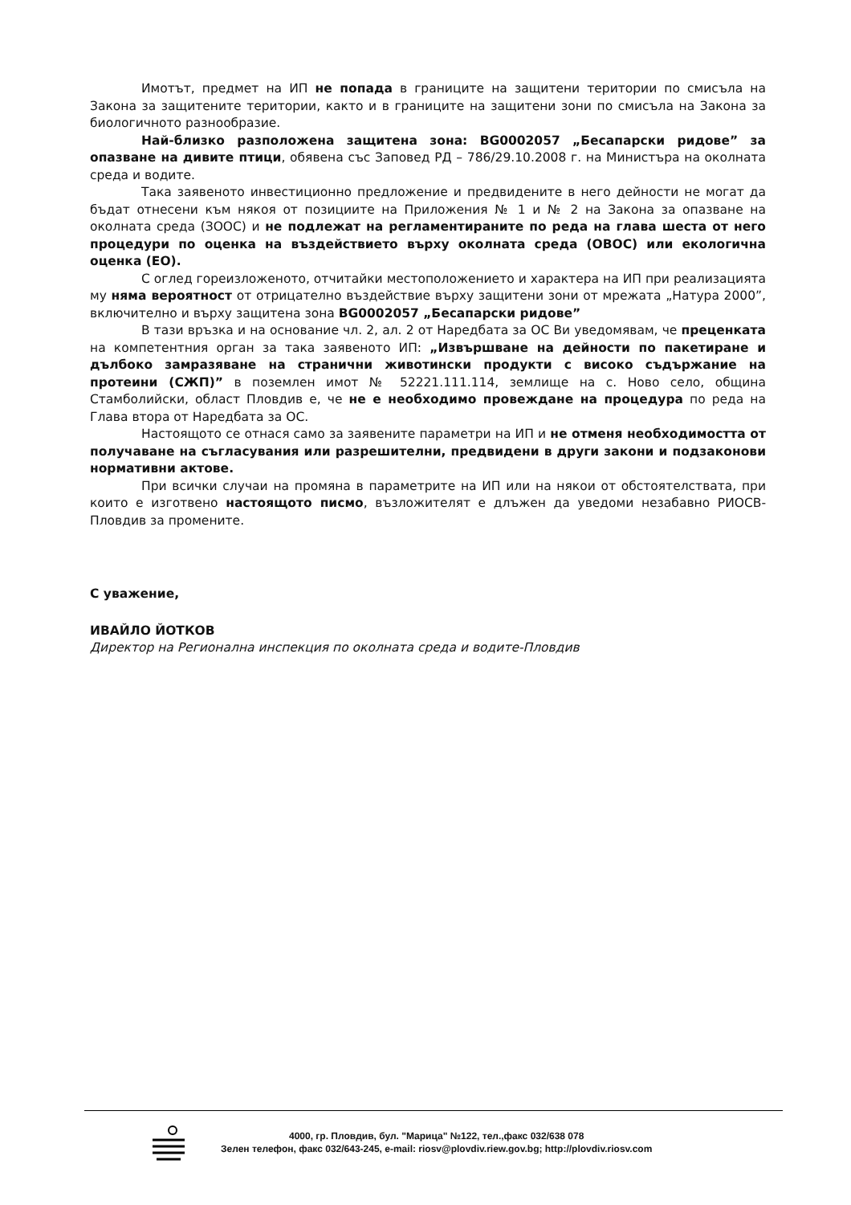Имотът, предмет на ИП не попада в границите на защитени територии по смисъла на Закона за защитените територии, както и в границите на защитени зони по смисъла на Закона за биологичното разнообразие.
Най-близко разположена защитена зона: BG0002057 „Бесапарски ридове” за опазване на дивите птици, обявена със Заповед РД – 786/29.10.2008 г. на Министъра на околната среда и водите.
Така заявеното инвестиционно предложение и предвидените в него дейности не могат да бъдат отнесени към някоя от позициите на Приложения № 1 и № 2 на Закона за опазване на околната среда (ЗООС) и не подлежат на регламентираните по реда на глава шеста от него процедури по оценка на въздействието върху околната среда (ОВОС) или екологична оценка (ЕО).
С оглед гореизложеното, отчитайки местоположението и характера на ИП при реализацията му няма вероятност от отрицателно въздействие върху защитени зони от мрежата „Натура 2000”, включително и върху защитена зона BG0002057 „Бесапарски ридове”
В тази връзка и на основание чл. 2, ал. 2 от Наредбата за ОС Ви уведомявам, че преценката на компетентния орган за така заявеното ИП: „Извършване на дейности по пакетиране и дълбоко замразяване на странични животински продукти с високо съдържание на протеини (СЖП)” в поземлен имот № 52221.111.114, землище на с. Ново село, община Стамболийски, област Пловдив е, че не е необходимо провеждане на процедура по реда на Глава втора от Наредбата за ОС.
Настоящото се отнася само за заявените параметри на ИП и не отменя необходимостта от получаване на съгласувания или разрешителни, предвидени в други закони и подзаконови нормативни актове.
При всички случаи на промяна в параметрите на ИП или на някои от обстоятелствата, при които е изготвено настоящото писмо, възложителят е длъжен да уведоми незабавно РИОСВ-Пловдив за промените.
С уважение,
ИВАЙЛО ЙОТКОВ
Директор на Регионална инспекция по околната среда и водите-Пловдив
4000, гр. Пловдив, бул. "Марица" №122, тел.,факс 032/638 078
Зелен телефон, факс 032/643-245, e-mail: riosv@plovdiv.riew.gov.bg; http://plovdiv.riosv.com